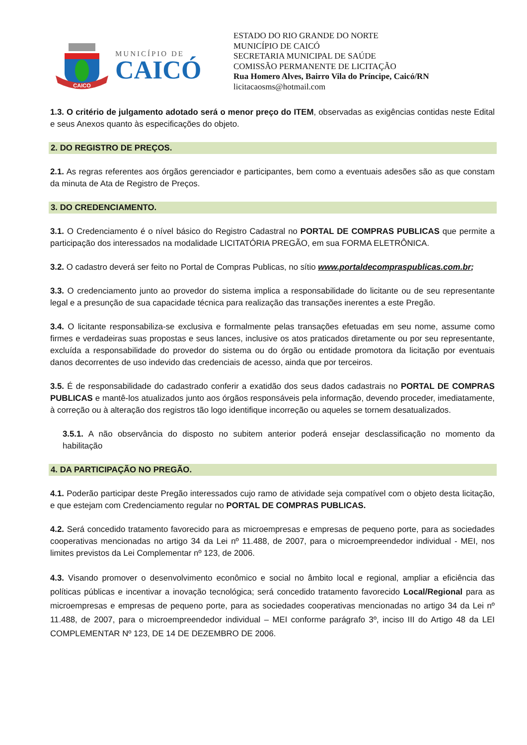CAICO
MUNICÍPIO DE
CAICÓ
ESTADO DO RIO GRANDE DO NORTE
MUNICÍPIO DE CAICÓ
SECRETARIA MUNICIPAL DE SAÚDE
COMISSÃO PERMANENTE DE LICITAÇÃO
Rua Homero Alves, Bairro Vila do Príncipe, Caicó/RN
licitacaosms@hotmail.com
1.3. O critério de julgamento adotado será o menor preço do ITEM, observadas as exigências contidas neste Edital e seus Anexos quanto às especificações do objeto.
2. DO REGISTRO DE PREÇOS.
2.1. As regras referentes aos órgãos gerenciador e participantes, bem como a eventuais adesões são as que constam da minuta de Ata de Registro de Preços.
3. DO CREDENCIAMENTO.
3.1. O Credenciamento é o nível básico do Registro Cadastral no PORTAL DE COMPRAS PUBLICAS que permite a participação dos interessados na modalidade LICITATÓRIA PREGÃO, em sua FORMA ELETRÔNICA.
3.2. O cadastro deverá ser feito no Portal de Compras Publicas, no sítio www.portaldecompraspublicas.com.br;
3.3. O credenciamento junto ao provedor do sistema implica a responsabilidade do licitante ou de seu representante legal e a presunção de sua capacidade técnica para realização das transações inerentes a este Pregão.
3.4. O licitante responsabiliza-se exclusiva e formalmente pelas transações efetuadas em seu nome, assume como firmes e verdadeiras suas propostas e seus lances, inclusive os atos praticados diretamente ou por seu representante, excluída a responsabilidade do provedor do sistema ou do órgão ou entidade promotora da licitação por eventuais danos decorrentes de uso indevido das credenciais de acesso, ainda que por terceiros.
3.5. É de responsabilidade do cadastrado conferir a exatidão dos seus dados cadastrais no PORTAL DE COMPRAS PUBLICAS e mantê-los atualizados junto aos órgãos responsáveis pela informação, devendo proceder, imediatamente, à correção ou à alteração dos registros tão logo identifique incorreção ou aqueles se tornem desatualizados.
3.5.1. A não observância do disposto no subitem anterior poderá ensejar desclassificação no momento da habilitação
4. DA PARTICIPAÇÃO NO PREGÃO.
4.1. Poderão participar deste Pregão interessados cujo ramo de atividade seja compatível com o objeto desta licitação, e que estejam com Credenciamento regular no PORTAL DE COMPRAS PUBLICAS.
4.2. Será concedido tratamento favorecido para as microempresas e empresas de pequeno porte, para as sociedades cooperativas mencionadas no artigo 34 da Lei nº 11.488, de 2007, para o microempreendedor individual - MEI, nos limites previstos da Lei Complementar nº 123, de 2006.
4.3. Visando promover o desenvolvimento econômico e social no âmbito local e regional, ampliar a eficiência das políticas públicas e incentivar a inovação tecnológica; será concedido tratamento favorecido Local/Regional para as microempresas e empresas de pequeno porte, para as sociedades cooperativas mencionadas no artigo 34 da Lei nº 11.488, de 2007, para o microempreendedor individual – MEI conforme parágrafo 3º, inciso III do Artigo 48 da LEI COMPLEMENTAR Nº 123, DE 14 DE DEZEMBRO DE 2006.